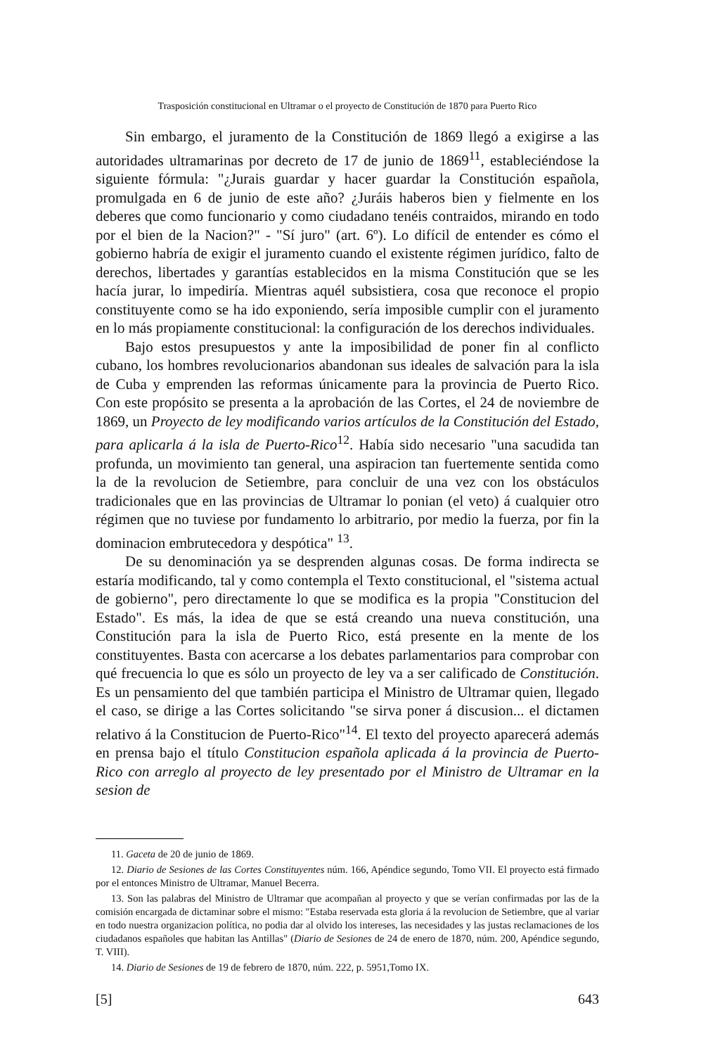Trasposición constitucional en Ultramar o el proyecto de Constitución de 1870 para Puerto Rico
Sin embargo, el juramento de la Constitución de 1869 llegó a exigirse a las autoridades ultramarinas por decreto de 17 de junio de 1869<sup>11</sup>, estableciéndose la siguiente fórmula: "¿Jurais guardar y hacer guardar la Constitución española, promulgada en 6 de junio de este año? ¿Juráis haberos bien y fielmente en los deberes que como funcionario y como ciudadano tenéis contraidos, mirando en todo por el bien de la Nacion?" - "Sí juro" (art. 6º). Lo difícil de entender es cómo el gobierno habría de exigir el juramento cuando el existente régimen jurídico, falto de derechos, libertades y garantías establecidos en la misma Constitución que se les hacía jurar, lo impediría. Mientras aquél subsistiera, cosa que reconoce el propio constituyente como se ha ido exponiendo, sería imposible cumplir con el juramento en lo más propiamente constitucional: la configuración de los derechos individuales.
Bajo estos presupuestos y ante la imposibilidad de poner fin al conflicto cubano, los hombres revolucionarios abandonan sus ideales de salvación para la isla de Cuba y emprenden las reformas únicamente para la provincia de Puerto Rico. Con este propósito se presenta a la aprobación de las Cortes, el 24 de noviembre de 1869, un Proyecto de ley modificando varios artículos de la Constitución del Estado, para aplicarla á la isla de Puerto-Rico<sup>12</sup>. Había sido necesario "una sacudida tan profunda, un movimiento tan general, una aspiracion tan fuertemente sentida como la de la revolucion de Setiembre, para concluir de una vez con los obstáculos tradicionales que en las provincias de Ultramar lo ponian (el veto) á cualquier otro régimen que no tuviese por fundamento lo arbitrario, por medio la fuerza, por fin la dominacion embrutecedora y despótica" <sup>13</sup>.
De su denominación ya se desprenden algunas cosas. De forma indirecta se estaría modificando, tal y como contempla el Texto constitucional, el "sistema actual de gobierno", pero directamente lo que se modifica es la propia "Constitucion del Estado". Es más, la idea de que se está creando una nueva constitución, una Constitución para la isla de Puerto Rico, está presente en la mente de los constituyentes. Basta con acercarse a los debates parlamentarios para comprobar con qué frecuencia lo que es sólo un proyecto de ley va a ser calificado de Constitución. Es un pensamiento del que también participa el Ministro de Ultramar quien, llegado el caso, se dirige a las Cortes solicitando "se sirva poner á discusion... el dictamen relativo á la Constitucion de Puerto-Rico"<sup>14</sup>. El texto del proyecto aparecerá además en prensa bajo el título Constitucion española aplicada á la provincia de Puerto-Rico con arreglo al proyecto de ley presentado por el Ministro de Ultramar en la sesion de
11. Gaceta de 20 de junio de 1869.
12. Diario de Sesiones de las Cortes Constituyentes núm. 166, Apéndice segundo, Tomo VII. El proyecto está firmado por el entonces Ministro de Ultramar, Manuel Becerra.
13. Son las palabras del Ministro de Ultramar que acompañan al proyecto y que se verían confirmadas por las de la comisión encargada de dictaminar sobre el mismo: "Estaba reservada esta gloria á la revolucion de Setiembre, que al variar en todo nuestra organizacion política, no podia dar al olvido los intereses, las necesidades y las justas reclamaciones de los ciudadanos españoles que habitan las Antillas" (Diario de Sesiones de 24 de enero de 1870, núm. 200, Apéndice segundo, T. VIII).
14. Diario de Sesiones de 19 de febrero de 1870, núm. 222, p. 5951,Tomo IX.
[5] 643